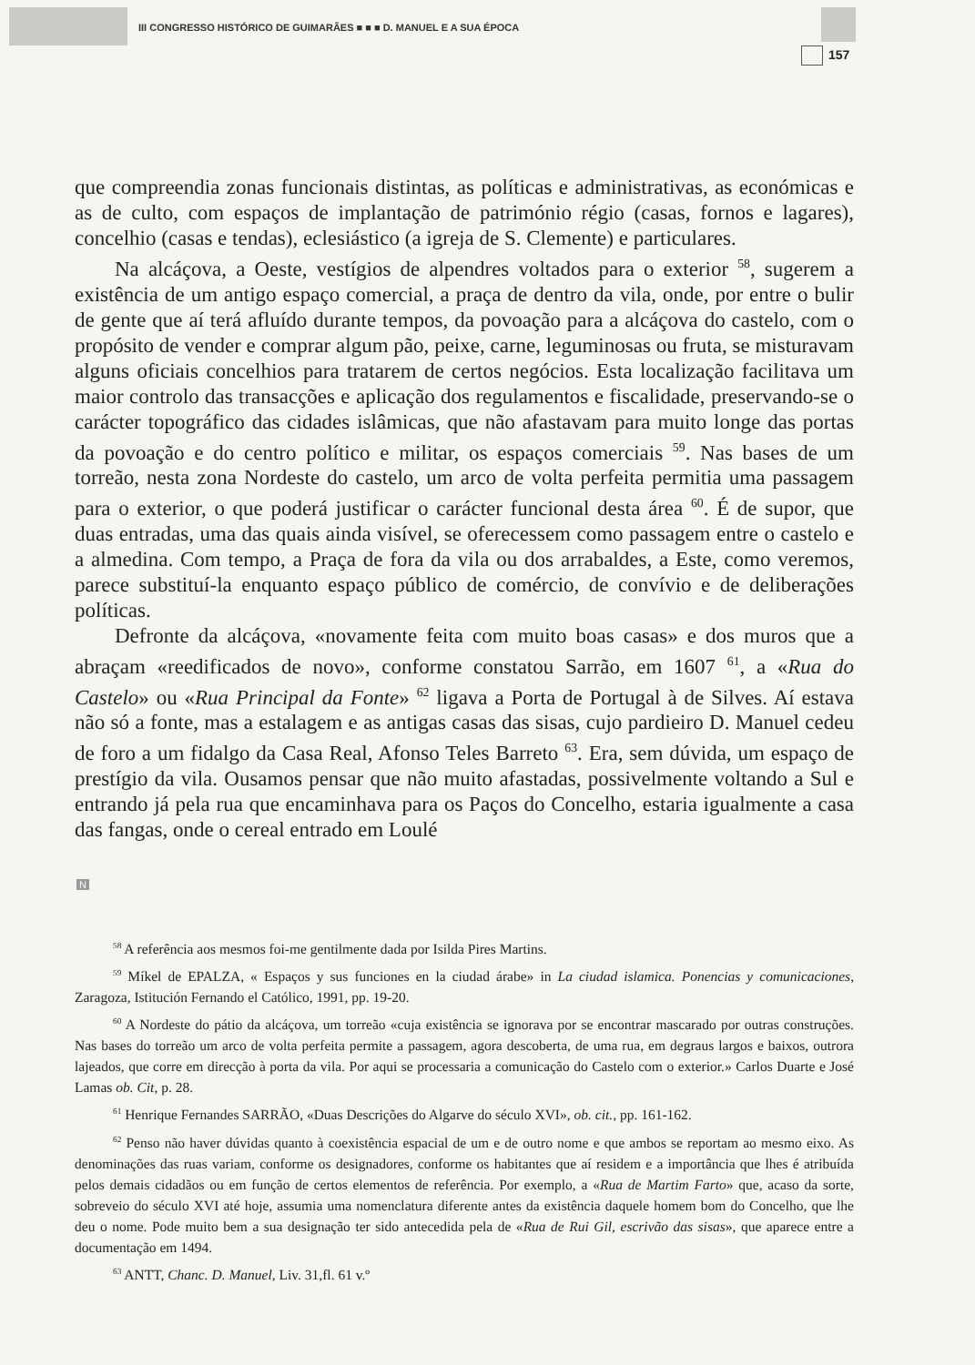III CONGRESSO HISTÓRICO DE GUIMARÃES ■ ■ ■ D. MANUEL E A SUA ÉPOCA
157
que compreendia zonas funcionais distintas, as políticas e administrativas, as económicas e as de culto, com espaços de implantação de património régio (casas, fornos e lagares), concelhio (casas e tendas), eclesiástico (a igreja de S. Clemente) e particulares.
Na alcáçova, a Oeste, vestígios de alpendres voltados para o exterior <sup>58</sup>, sugerem a existência de um antigo espaço comercial, a praça de dentro da vila, onde, por entre o bulir de gente que aí terá afluído durante tempos, da povoação para a alcáçova do castelo, com o propósito de vender e comprar algum pão, peixe, carne, leguminosas ou fruta, se misturavam alguns oficiais concelhios para tratarem de certos negócios. Esta localização facilitava um maior controlo das transacções e aplicação dos regulamentos e fiscalidade, preservando-se o carácter topográfico das cidades islâmicas, que não afastavam para muito longe das portas da povoação e do centro político e militar, os espaços comerciais <sup>59</sup>. Nas bases de um torreão, nesta zona Nordeste do castelo, um arco de volta perfeita permitia uma passagem para o exterior, o que poderá justificar o carácter funcional desta área <sup>60</sup>. É de supor, que duas entradas, uma das quais ainda visível, se oferecessem como passagem entre o castelo e a almedina. Com tempo, a Praça de fora da vila ou dos arrabaldes, a Este, como veremos, parece substituí-la enquanto espaço público de comércio, de convívio e de deliberações políticas.
Defronte da alcáçova, «novamente feita com muito boas casas» e dos muros que a abraçam «reedificados de novo», conforme constatou Sarrão, em 1607 <sup>61</sup>, a «Rua do Castelo» ou «Rua Principal da Fonte» <sup>62</sup> ligava a Porta de Portugal à de Silves. Aí estava não só a fonte, mas a estalagem e as antigas casas das sisas, cujo pardieiro D. Manuel cedeu de foro a um fidalgo da Casa Real, Afonso Teles Barreto <sup>63</sup>. Era, sem dúvida, um espaço de prestígio da vila. Ousamos pensar que não muito afastadas, possivelmente voltando a Sul e entrando já pela rua que encaminhava para os Paços do Concelho, estaria igualmente a casa das fangas, onde o cereal entrado em Loulé
N
<sup>58</sup> A referência aos mesmos foi-me gentilmente dada por Isilda Pires Martins.
<sup>59</sup> Míkel de EPALZA, « Espaços y sus funciones en la ciudad árabe» in La ciudad islamica. Ponencias y comunicaciones, Zaragoza, Istitución Fernando el Católico, 1991, pp. 19-20.
<sup>60</sup> A Nordeste do pátio da alcáçova, um torreão «cuja existência se ignorava por se encontrar mascarado por outras construções. Nas bases do torreão um arco de volta perfeita permite a passagem, agora descoberta, de uma rua, em degraus largos e baixos, outrora lajeados, que corre em direcção à porta da vila. Por aqui se processaria a comunicação do Castelo com o exterior.» Carlos Duarte e José Lamas ob. Cit, p. 28.
<sup>61</sup> Henrique Fernandes SARRÃO, «Duas Descrições do Algarve do século XVI», ob. cit., pp. 161-162.
<sup>62</sup> Penso não haver dúvidas quanto à coexistência espacial de um e de outro nome e que ambos se reportam ao mesmo eixo. As denominações das ruas variam, conforme os designadores, conforme os habitantes que aí residem e a importância que lhes é atribuída pelos demais cidadãos ou em função de certos elementos de referência. Por exemplo, a «Rua de Martim Farto» que, acaso da sorte, sobreveio do século XVI até hoje, assumia uma nomenclatura diferente antes da existência daquele homem bom do Concelho, que lhe deu o nome. Pode muito bem a sua designação ter sido antecedida pela de «Rua de Rui Gil, escrivão das sisas», que aparece entre a documentação em 1494.
<sup>63</sup> ANTT, Chanc. D. Manuel, Liv. 31,fl. 61 v.º